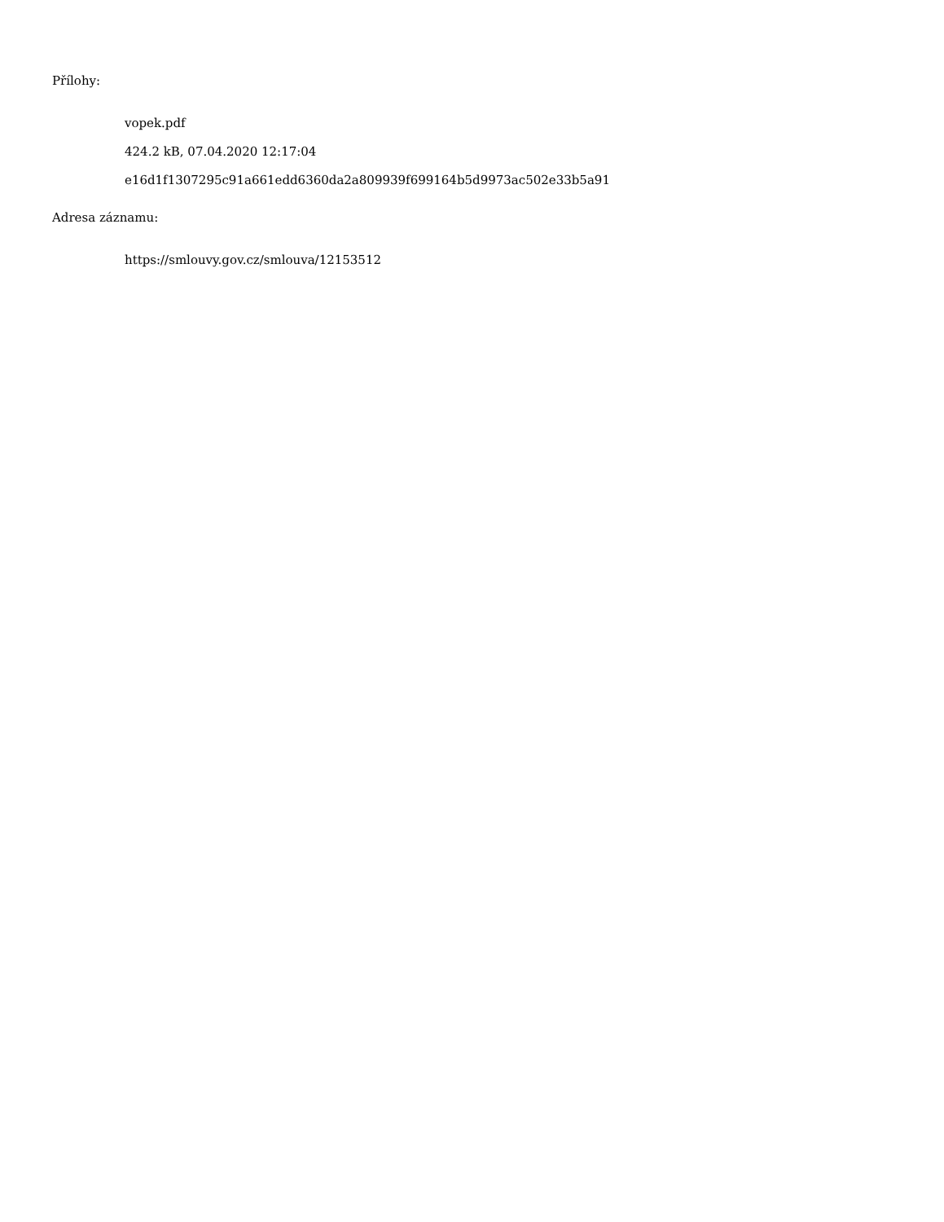Přílohy:
vopek.pdf
424.2 kB, 07.04.2020 12:17:04
e16d1f1307295c91a661edd6360da2a809939f699164b5d9973ac502e33b5a91
Adresa záznamu:
https://smlouvy.gov.cz/smlouva/12153512